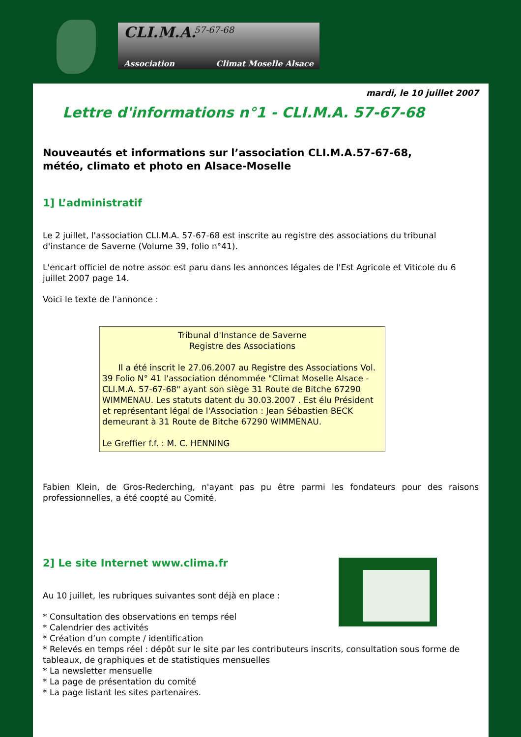CLI.M.A. 57-67-68
Association Climat Moselle Alsace
mardi, le 10 juillet 2007
Lettre d'informations n°1 - CLI.M.A. 57-67-68
Nouveautés et informations sur l’association CLI.M.A.57-67-68,
météo, climato et photo en Alsace-Moselle
1] L’administratif
Le 2 juillet, l'association CLI.M.A. 57-67-68 est inscrite au registre des associations du tribunal d'instance de Saverne (Volume 39, folio n°41).
L'encart officiel de notre assoc est paru dans les annonces légales de l'Est Agricole et Viticole du 6 juillet 2007 page 14.
Voici le texte de l'annonce :
Tribunal d'Instance de Saverne
Registre des Associations
Il a été inscrit le 27.06.2007 au Registre des Associations Vol. 39 Folio N° 41 l'association dénommée "Climat Moselle Alsace - CLI.M.A. 57-67-68" ayant son siège 31 Route de Bitche 67290 WIMMENAU. Les statuts datent du 30.03.2007 . Est élu Président et représentant légal de l'Association : Jean Sébastien BECK demeurant à 31 Route de Bitche 67290 WIMMENAU.
Le Greffier f.f. : M. C. HENNING
Fabien Klein, de Gros-Rederching, n'ayant pas pu être parmi les fondateurs pour des raisons professionnelles, a été coopté au Comité.
2] Le site Internet www.clima.fr
Au 10 juillet, les rubriques suivantes sont déjà en place :
* Consultation des observations en temps réel
* Calendrier des activités
* Création d’un compte / identification
* Relevés en temps réel : dépôt sur le site par les contributeurs inscrits, consultation sous forme de tableaux, de graphiques et de statistiques mensuelles
* La newsletter mensuelle
* La page de présentation du comité
* La page listant les sites partenaires.